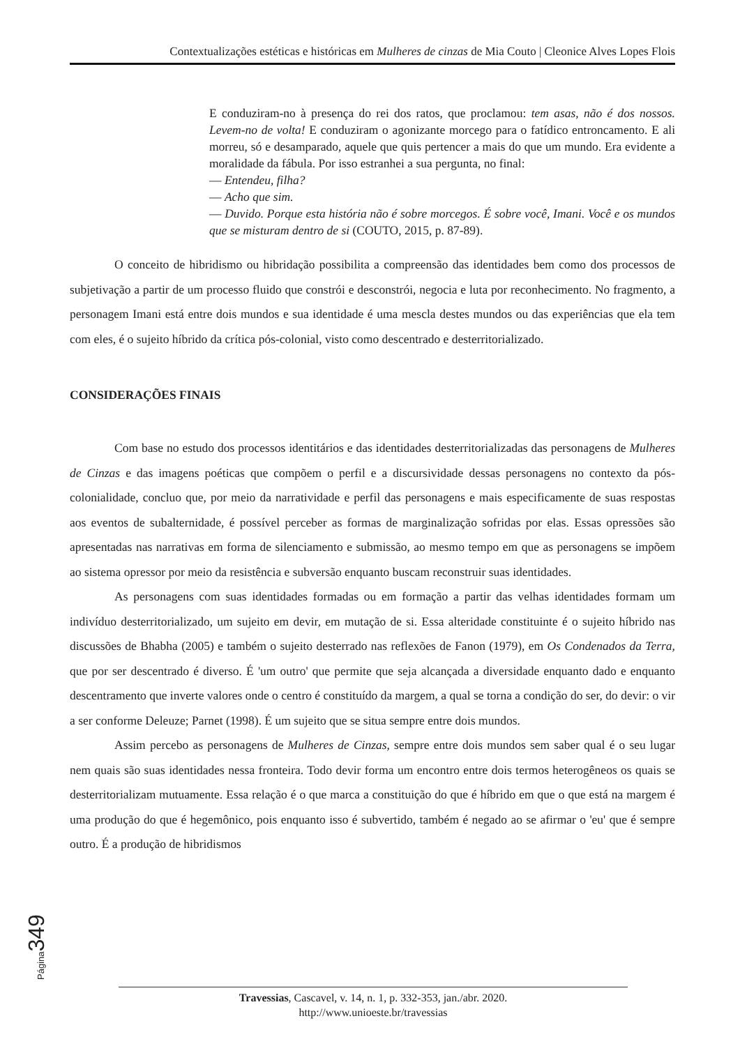Contextualizações estéticas e históricas em Mulheres de cinzas de Mia Couto | Cleonice Alves Lopes Flois
E conduziram-no à presença do rei dos ratos, que proclamou: tem asas, não é dos nossos. Levem-no de volta! E conduziram o agonizante morcego para o fatídico entroncamento. E ali morreu, só e desamparado, aquele que quis pertencer a mais do que um mundo. Era evidente a moralidade da fábula. Por isso estranhei a sua pergunta, no final:
— Entendeu, filha?
— Acho que sim.
— Duvido. Porque esta história não é sobre morcegos. É sobre você, Imani. Você e os mundos que se misturam dentro de si (COUTO, 2015, p. 87-89).
O conceito de hibridismo ou hibridação possibilita a compreensão das identidades bem como dos processos de subjetivação a partir de um processo fluido que constrói e desconstrói, negocia e luta por reconhecimento. No fragmento, a personagem Imani está entre dois mundos e sua identidade é uma mescla destes mundos ou das experiências que ela tem com eles, é o sujeito híbrido da crítica pós-colonial, visto como descentrado e desterritorializado.
CONSIDERAÇÕES FINAIS
Com base no estudo dos processos identitários e das identidades desterritorializadas das personagens de Mulheres de Cinzas e das imagens poéticas que compõem o perfil e a discursividade dessas personagens no contexto da pós-colonialidade, concluo que, por meio da narratividade e perfil das personagens e mais especificamente de suas respostas aos eventos de subalternidade, é possível perceber as formas de marginalização sofridas por elas. Essas opressões são apresentadas nas narrativas em forma de silenciamento e submissão, ao mesmo tempo em que as personagens se impõem ao sistema opressor por meio da resistência e subversão enquanto buscam reconstruir suas identidades.
As personagens com suas identidades formadas ou em formação a partir das velhas identidades formam um indivíduo desterritorializado, um sujeito em devir, em mutação de si. Essa alteridade constituinte é o sujeito híbrido nas discussões de Bhabha (2005) e também o sujeito desterrado nas reflexões de Fanon (1979), em Os Condenados da Terra, que por ser descentrado é diverso. É 'um outro' que permite que seja alcançada a diversidade enquanto dado e enquanto descentramento que inverte valores onde o centro é constituído da margem, a qual se torna a condição do ser, do devir: o vir a ser conforme Deleuze; Parnet (1998). É um sujeito que se situa sempre entre dois mundos.
Assim percebo as personagens de Mulheres de Cinzas, sempre entre dois mundos sem saber qual é o seu lugar nem quais são suas identidades nessa fronteira. Todo devir forma um encontro entre dois termos heterogêneos os quais se desterritorializam mutuamente. Essa relação é o que marca a constituição do que é híbrido em que o que está na margem é uma produção do que é hegemônico, pois enquanto isso é subvertido, também é negado ao se afirmar o 'eu' que é sempre outro. É a produção de hibridismos
Página349
Travessias, Cascavel, v. 14, n. 1, p. 332-353, jan./abr. 2020.
http://www.unioeste.br/travessias